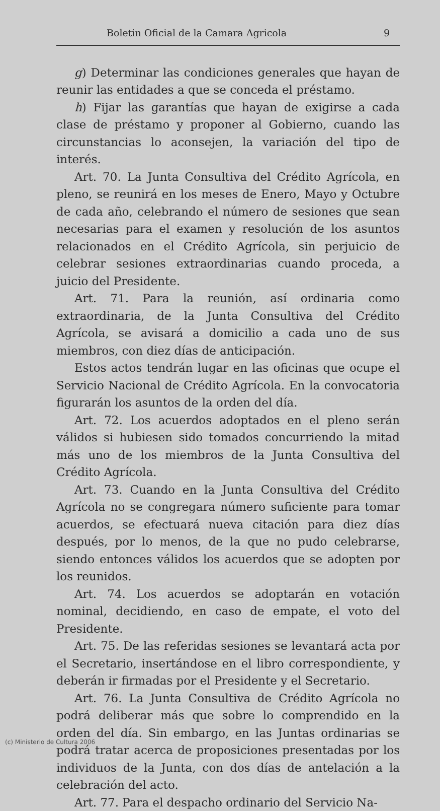Boletin Oficial de la Camara Agricola 9
g) Determinar las condiciones generales que hayan de reunir las entidades a que se conceda el préstamo.
h) Fijar las garantías que hayan de exigirse a cada clase de préstamo y proponer al Gobierno, cuando las circunstancias lo aconsejen, la variación del tipo de interés.
Art. 70. La Junta Consultiva del Crédito Agrícola, en pleno, se reunirá en los meses de Enero, Mayo y Octubre de cada año, celebrando el número de sesiones que sean necesarias para el examen y resolución de los asuntos relacionados en el Crédito Agrícola, sin perjuicio de celebrar sesiones extraordinarias cuando proceda, a juicio del Presidente.
Art. 71. Para la reunión, así ordinaria como extraordinaria, de la Junta Consultiva del Crédito Agrícola, se avisará a domicilio a cada uno de sus miembros, con diez días de anticipación.
Estos actos tendrán lugar en las oficinas que ocupe el Servicio Nacional de Crédito Agrícola. En la convocatoria figurarán los asuntos de la orden del día.
Art. 72. Los acuerdos adoptados en el pleno serán válidos si hubiesen sido tomados concurriendo la mitad más uno de los miembros de la Junta Consultiva del Crédito Agrícola.
Art. 73. Cuando en la Junta Consultiva del Crédito Agrícola no se congregara número suficiente para tomar acuerdos, se efectuará nueva citación para diez días después, por lo menos, de la que no pudo celebrarse, siendo entonces válidos los acuerdos que se adopten por los reunidos.
Art. 74. Los acuerdos se adoptarán en votación nominal, decidiendo, en caso de empate, el voto del Presidente.
Art. 75. De las referidas sesiones se levantará acta por el Secretario, insertándose en el libro correspondiente, y deberán ir firmadas por el Presidente y el Secretario.
Art. 76. La Junta Consultiva de Crédito Agrícola no podrá deliberar más que sobre lo comprendido en la orden del día. Sin embargo, en las Juntas ordinarias se podrá tratar acerca de proposiciones presentadas por los individuos de la Junta, con dos días de antelación a la celebración del acto.
Art. 77. Para el despacho ordinario del Servicio Na-
(c) Ministerio de Cultura 2006